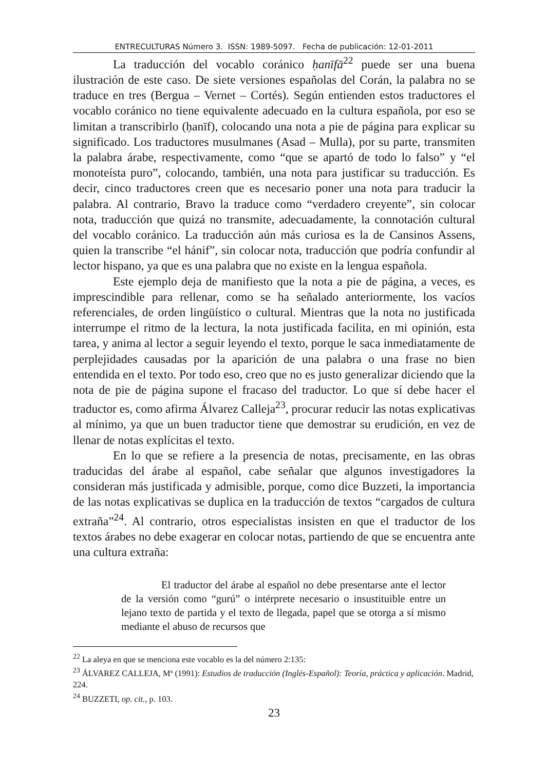ENTRECULTURAS Número 3. ISSN: 1989-5097. Fecha de publicación: 12-01-2011
La traducción del vocablo coránico ḥanīfā<sup>22</sup> puede ser una buena ilustración de este caso. De siete versiones españolas del Corán, la palabra no se traduce en tres (Bergua – Vernet – Cortés). Según entienden estos traductores el vocablo coránico no tiene equivalente adecuado en la cultura española, por eso se limitan a transcribirlo (ḥanīf), colocando una nota a pie de página para explicar su significado. Los traductores musulmanes (Asad – Mulla), por su parte, transmiten la palabra árabe, respectivamente, como “que se apartó de todo lo falso” y “el monoteísta puro”, colocando, también, una nota para justificar su traducción. Es decir, cinco traductores creen que es necesario poner una nota para traducir la palabra. Al contrario, Bravo la traduce como “verdadero creyente”, sin colocar nota, traducción que quizá no transmite, adecuadamente, la connotación cultural del vocablo coránico. La traducción aún más curiosa es la de Cansinos Assens, quien la transcribe “el hánif”, sin colocar nota, traducción que podría confundir al lector hispano, ya que es una palabra que no existe en la lengua española.
Este ejemplo deja de manifiesto que la nota a pie de página, a veces, es imprescindible para rellenar, como se ha señalado anteriormente, los vacíos referenciales, de orden lingüístico o cultural. Mientras que la nota no justificada interrumpe el ritmo de la lectura, la nota justificada facilita, en mi opinión, esta tarea, y anima al lector a seguir leyendo el texto, porque le saca inmediatamente de perplejidades causadas por la aparición de una palabra o una frase no bien entendida en el texto. Por todo eso, creo que no es justo generalizar diciendo que la nota de pie de página supone el fracaso del traductor. Lo que sí debe hacer el traductor es, como afirma Álvarez Calleja<sup>23</sup>, procurar reducir las notas explicativas al mínimo, ya que un buen traductor tiene que demostrar su erudición, en vez de llenar de notas explícitas el texto.
En lo que se refiere a la presencia de notas, precisamente, en las obras traducidas del árabe al español, cabe señalar que algunos investigadores la consideran más justificada y admisible, porque, como dice Buzzeti, la importancia de las notas explicativas se duplica en la traducción de textos “cargados de cultura extraña”<sup>24</sup>. Al contrario, otros especialistas insisten en que el traductor de los textos árabes no debe exagerar en colocar notas, partiendo de que se encuentra ante una cultura extraña:
El traductor del árabe al español no debe presentarse ante el lector de la versión como “gurú” o intérprete necesario o insustituible entre un lejano texto de partida y el texto de llegada, papel que se otorga a sí mismo mediante el abuso de recursos que
<sup>22</sup> La aleya en que se menciona este vocablo es la del número 2:135:
<sup>23</sup> ÁLVAREZ CALLEJA, Mª (1991): Estudios de traducción (Inglés-Español): Teoría, práctica y aplicación. Madrid, 224.
<sup>24</sup> BUZZETI, op. cit., p. 103.
23